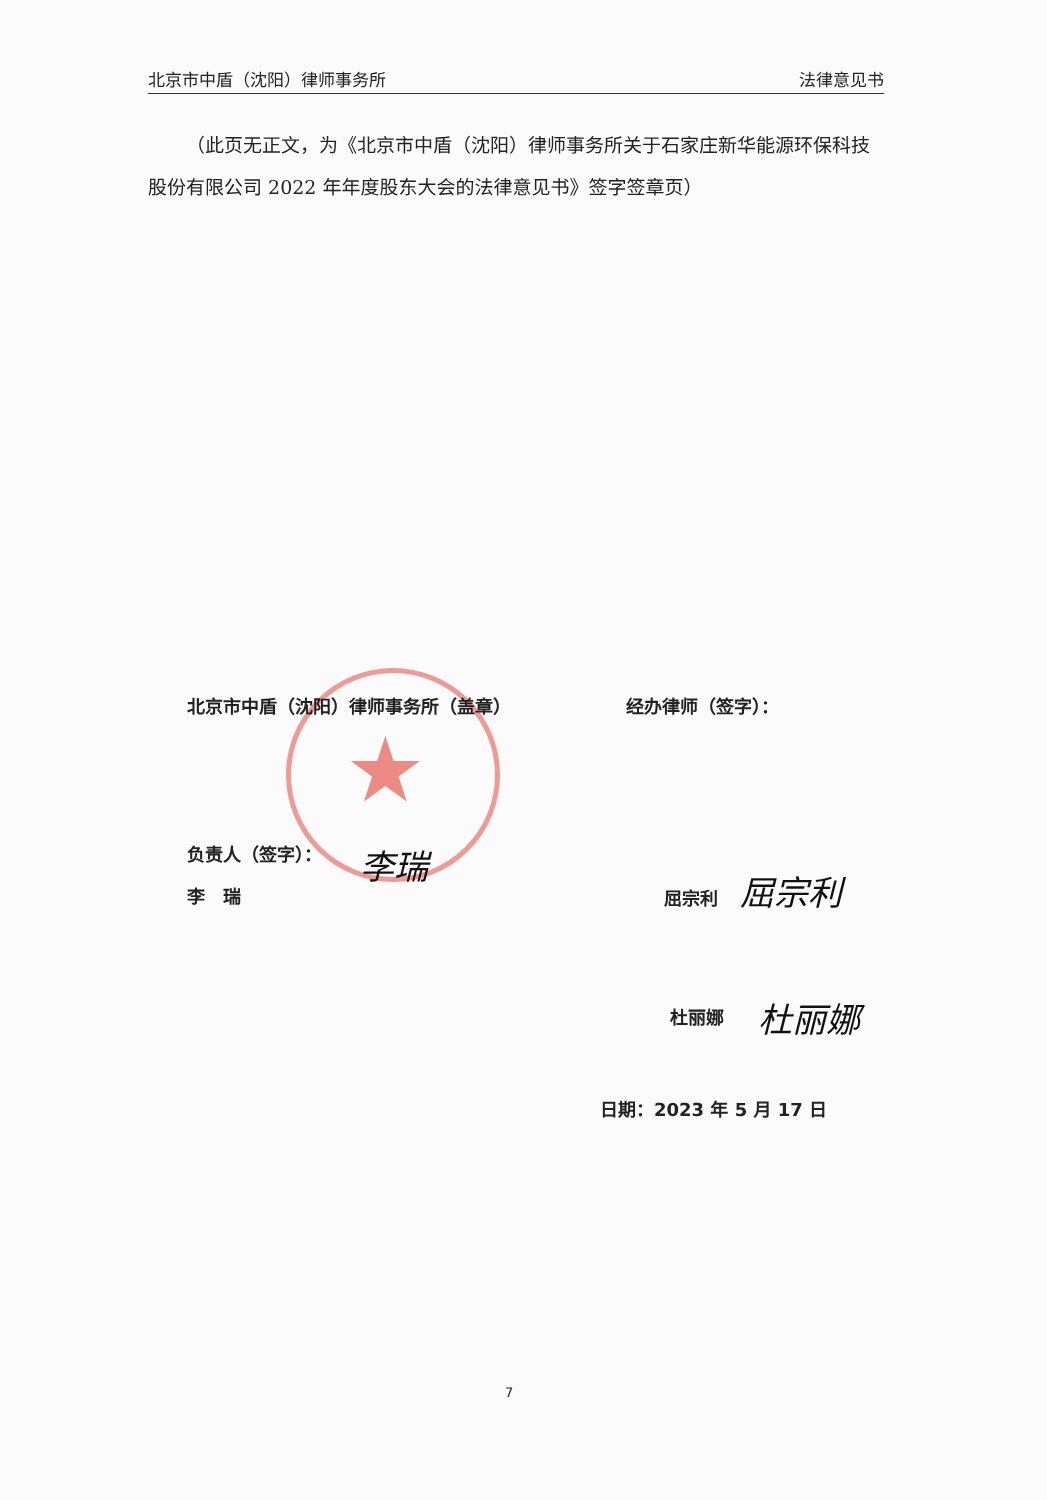北京市中盾（沈阳）律师事务所 法律意见书
（此页无正文，为《北京市中盾（沈阳）律师事务所关于石家庄新华能源环保科技股份有限公司 2022 年年度股东大会的法律意见书》签字签章页）
★
北京市中盾（沈阳）律师事务所（盖章） 经办律师（签字）：
负责人（签字）： 李瑞
李　瑞 屈宗利 屈宗利
杜丽娜 杜丽娜
日期：2023 年 5 月 17 日
7